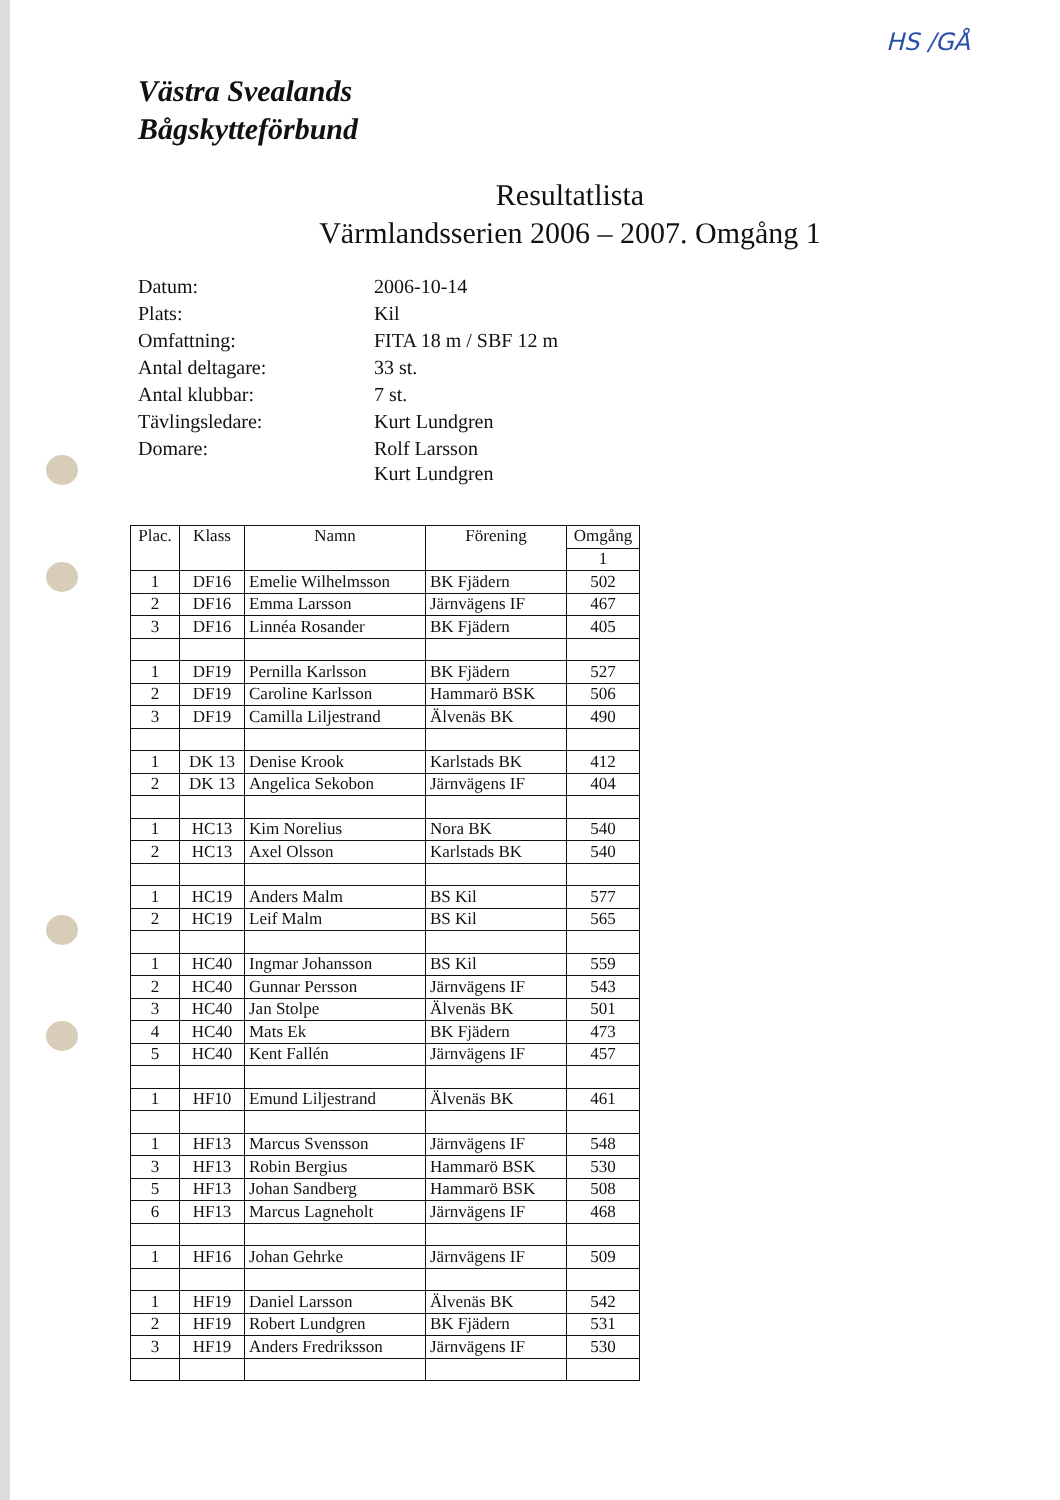HS /GÅ
Västra Svealands
Bågskytteförbund
Resultatlista
Värmlandsserien 2006 – 2007. Omgång 1
| Datum: | 2006-10-14 |
| Plats: | Kil |
| Omfattning: | FITA 18 m / SBF 12 m |
| Antal deltagare: | 33 st. |
| Antal klubbar: | 7 st. |
| Tävlingsledare: | Kurt Lundgren |
| Domare: | Rolf Larsson Kurt Lundgren |
| Plac. | Klass | Namn | Förening | Omgång |
| --- | --- | --- | --- | --- |
| | | | | 1 |
| 1 | DF16 | Emelie Wilhelmsson | BK Fjädern | 502 |
| 2 | DF16 | Emma Larsson | Järnvägens IF | 467 |
| 3 | DF16 | Linnéa Rosander | BK Fjädern | 405 |
| 1 | DF19 | Pernilla Karlsson | BK Fjädern | 527 |
| 2 | DF19 | Caroline Karlsson | Hammarö BSK | 506 |
| 3 | DF19 | Camilla Liljestrand | Älvenäs BK | 490 |
| 1 | DK 13 | Denise Krook | Karlstads BK | 412 |
| 2 | DK 13 | Angelica Sekobon | Järnvägens IF | 404 |
| 1 | HC13 | Kim Norelius | Nora BK | 540 |
| 2 | HC13 | Axel Olsson | Karlstads BK | 540 |
| 1 | HC19 | Anders Malm | BS Kil | 577 |
| 2 | HC19 | Leif Malm | BS Kil | 565 |
| 1 | HC40 | Ingmar Johansson | BS Kil | 559 |
| 2 | HC40 | Gunnar Persson | Järnvägens IF | 543 |
| 3 | HC40 | Jan Stolpe | Älvenäs BK | 501 |
| 4 | HC40 | Mats Ek | BK Fjädern | 473 |
| 5 | HC40 | Kent Fallén | Järnvägens IF | 457 |
| 1 | HF10 | Emund Liljestrand | Älvenäs BK | 461 |
| 1 | HF13 | Marcus Svensson | Järnvägens IF | 548 |
| 3 | HF13 | Robin Bergius | Hammarö BSK | 530 |
| 5 | HF13 | Johan Sandberg | Hammarö BSK | 508 |
| 6 | HF13 | Marcus Lagneholt | Järnvägens IF | 468 |
| 1 | HF16 | Johan Gehrke | Järnvägens IF | 509 |
| 1 | HF19 | Daniel Larsson | Älvenäs BK | 542 |
| 2 | HF19 | Robert Lundgren | BK Fjädern | 531 |
| 3 | HF19 | Anders Fredriksson | Järnvägens IF | 530 |